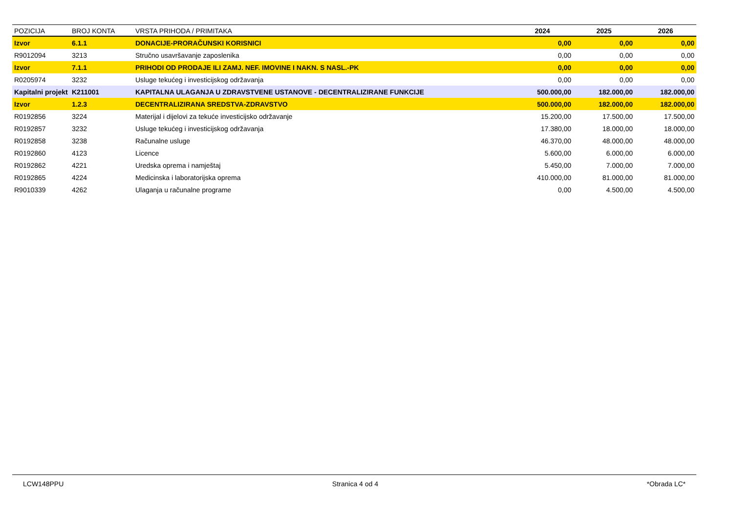| POZICIJA | BROJ KONTA | VRSTA PRIHODA / PRIMITAKA | 2024 | 2025 | 2026 |
| --- | --- | --- | --- | --- | --- |
| Izvor | 6.1.1 | DONACIJE-PRORAČUNSKI KORISNICI | 0,00 | 0,00 | 0,00 |
| R9012094 | 3213 | Stručno usavršavanje zaposlenika | 0,00 | 0,00 | 0,00 |
| Izvor | 7.1.1 | PRIHODI OD PRODAJE ILI ZAMJ. NEF. IMOVINE I NAKN. S NASL.-PK | 0,00 | 0,00 | 0,00 |
| R0205974 | 3232 | Usluge tekućeg i investicijskog održavanja | 0,00 | 0,00 | 0,00 |
| Kapitalni projekt | K211001 | KAPITALNA ULAGANJA U ZDRAVSTVENE USTANOVE - DECENTRALIZIRANE FUNKCIJE | 500.000,00 | 182.000,00 | 182.000,00 |
| Izvor | 1.2.3 | DECENTRALIZIRANA SREDSTVA-ZDRAVSTVO | 500.000,00 | 182.000,00 | 182.000,00 |
| R0192856 | 3224 | Materijal i dijelovi za tekuće investicijsko održavanje | 15.200,00 | 17.500,00 | 17.500,00 |
| R0192857 | 3232 | Usluge tekućeg i investicijskog održavanja | 17.380,00 | 18.000,00 | 18.000,00 |
| R0192858 | 3238 | Računalne usluge | 46.370,00 | 48.000,00 | 48.000,00 |
| R0192860 | 4123 | Licence | 5.600,00 | 6.000,00 | 6.000,00 |
| R0192862 | 4221 | Uredska oprema i namještaj | 5.450,00 | 7.000,00 | 7.000,00 |
| R0192865 | 4224 | Medicinska i laboratorijska oprema | 410.000,00 | 81.000,00 | 81.000,00 |
| R9010339 | 4262 | Ulaganja u računalne programe | 0,00 | 4.500,00 | 4.500,00 |
LCW148PPU Stranica 4 od 4 *Obrada LC*